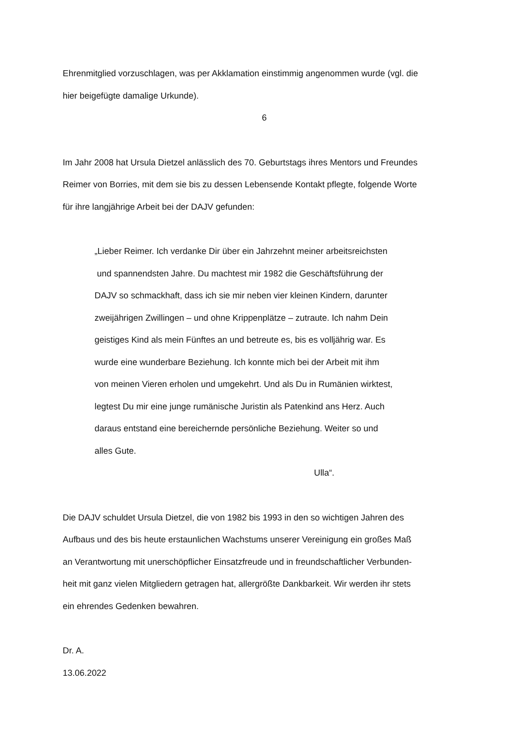Ehrenmitglied vorzuschlagen, was per Akklamation einstimmig angenommen wurde (vgl. die
hier beigefügte damalige Urkunde).
6
Im Jahr 2008 hat Ursula Dietzel anlässlich des 70. Geburtstags ihres Mentors und Freundes
Reimer von Borries, mit dem sie bis zu dessen Lebensende Kontakt pflegte, folgende Worte
für ihre langjährige Arbeit bei der DAJV gefunden:
„Lieber Reimer. Ich verdanke Dir über ein Jahrzehnt meiner arbeitsreichsten
und spannendsten Jahre. Du machtest mir 1982 die Geschäftsführung der
DAJV so schmackhaft, dass ich sie mir neben vier kleinen Kindern, darunter
zweijährigen Zwillingen – und ohne Krippenplätze – zutraute. Ich nahm Dein
geistiges Kind als mein Fünftes an und betreute es, bis es volljährig war. Es
wurde eine wunderbare Beziehung. Ich konnte mich bei der Arbeit mit ihm
von meinen Vieren erholen und umgekehrt. Und als Du in Rumänien wirktest,
legtest Du mir eine junge rumänische Juristin als Patenkind ans Herz. Auch
daraus entstand eine bereichernde persönliche Beziehung. Weiter so und
alles Gute.
Ulla“.
Die DAJV schuldet Ursula Dietzel, die von 1982 bis 1993 in den so wichtigen Jahren des
Aufbaus und des bis heute erstaunlichen Wachstums unserer Vereinigung ein großes Maß
an Verantwortung mit unerschöpflicher Einsatzfreude und in freundschaftlicher Verbunden-
heit mit ganz vielen Mitgliedern getragen hat, allergrößte Dankbarkeit. Wir werden ihr stets
ein ehrendes Gedenken bewahren.
Dr. A.
13.06.2022